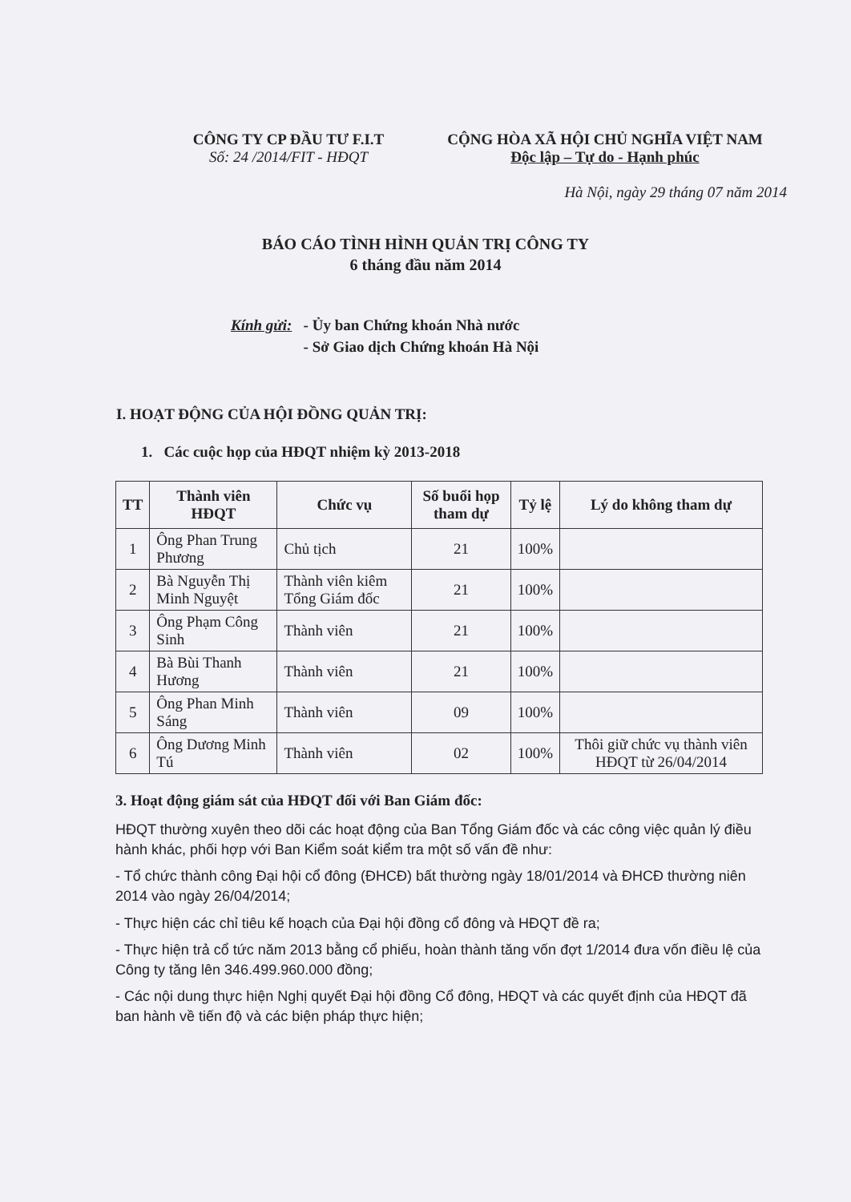CÔNG TY CP ĐẦU TƯ F.I.T
Số: 24 /2014/FIT - HĐQT
CỘNG HÒA XÃ HỘI CHỦ NGHĨA VIỆT NAM
Độc lập – Tự do - Hạnh phúc
Hà Nội, ngày 29 tháng 07 năm 2014
BÁO CÁO TÌNH HÌNH QUẢN TRỊ CÔNG TY
6 tháng đầu năm 2014
Kính gửi: - Ủy ban Chứng khoán Nhà nước
- Sở Giao dịch Chứng khoán Hà Nội
I. HOẠT ĐỘNG CỦA HỘI ĐỒNG QUẢN TRỊ:
1. Các cuộc họp của HĐQT nhiệm kỳ 2013-2018
| TT | Thành viên HĐQT | Chức vụ | Số buổi họp tham dự | Tỷ lệ | Lý do không tham dự |
| --- | --- | --- | --- | --- | --- |
| 1 | Ông Phan Trung Phương | Chủ tịch | 21 | 100% | |
| 2 | Bà Nguyễn Thị Minh Nguyệt | Thành viên kiêm Tổng Giám đốc | 21 | 100% | |
| 3 | Ông Phạm Công Sinh | Thành viên | 21 | 100% | |
| 4 | Bà Bùi Thanh Hương | Thành viên | 21 | 100% | |
| 5 | Ông Phan Minh Sáng | Thành viên | 09 | 100% | |
| 6 | Ông Dương Minh Tú | Thành viên | 02 | 100% | Thôi giữ chức vụ thành viên HĐQT từ 26/04/2014 |
3. Hoạt động giám sát của HĐQT đối với Ban Giám đốc:
HĐQT thường xuyên theo dõi các hoạt động của Ban Tổng Giám đốc và các công việc quản lý điều hành khác, phối hợp với Ban Kiểm soát kiểm tra một số vấn đề như:
- Tổ chức thành công Đại hội cổ đông (ĐHCĐ) bất thường ngày 18/01/2014 và ĐHCĐ thường niên 2014 vào ngày 26/04/2014;
- Thực hiện các chỉ tiêu kế hoạch của Đại hội đồng cổ đông và HĐQT đề ra;
- Thực hiện trả cổ tức năm 2013 bằng cổ phiếu, hoàn thành tăng vốn đợt 1/2014 đưa vốn điều lệ của Công ty tăng lên 346.499.960.000 đồng;
- Các nội dung thực hiện Nghị quyết Đại hội đồng Cổ đông, HĐQT và các quyết định của HĐQT đã ban hành về tiến độ và các biện pháp thực hiện;